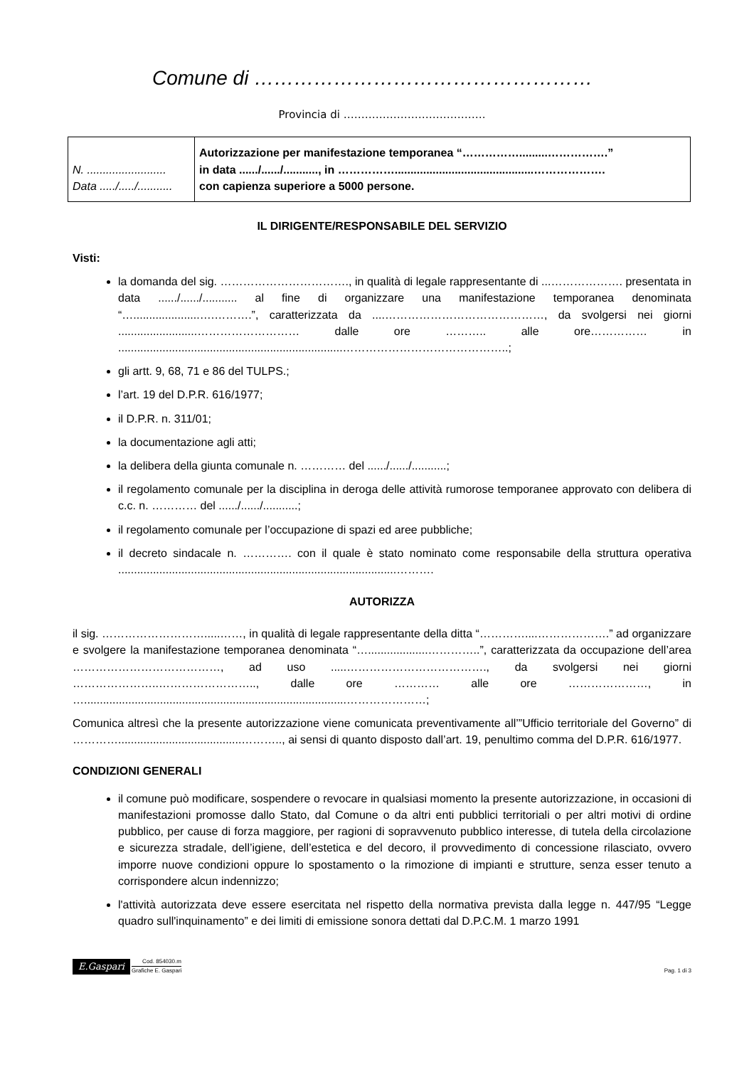Comune di ……………………………………………
Provincia di ………………………………….
| N. ......................... Data ...../...../........... | Autorizzazione per manifestazione temporanea “…………….........…………….” in data ....../....../..........., in ……………............................................………………. con capienza superiore a 5000 persone. |
IL DIRIGENTE/RESPONSABILE DEL SERVIZIO
Visti:
la domanda del sig. ……………………………., in qualità di legale rappresentante di ...………………. presentata in data ....../....../........... al fine di organizzare una manifestazione temporanea denominata “….....................….……….”, caratterizzata da ....……………………………………, da svolgersi nei giorni .........................……………………… dalle ore ……….. alle ore…………… in .......................................................................……………………………………..;
gli artt. 9, 68, 71 e 86 del TULPS.;
l’art. 19 del D.P.R. 616/1977;
il D.P.R. n. 311/01;
la documentazione agli atti;
la delibera della giunta comunale n. ………… del ....../....../...........;
il regolamento comunale per la disciplina in deroga delle attività rumorose temporanee approvato con delibera di c.c. n. ………… del ....../....../...........;
il regolamento comunale per l’occupazione di spazi ed aree pubbliche;
il decreto sindacale n. …………. con il quale è stato nominato come responsabile della struttura operativa ........................................................................................……….
AUTORIZZA
il sig. ……………………….....……, in qualità di legale rappresentante della ditta “…………....……………….” ad organizzare e svolgere la manifestazione temporanea denominata “…...................…………..”, caratterizzata da occupazione dell’area …………………………………, ad uso .....………………………………., da svolgersi nei giorni …………………..…………………….., dalle ore ………… alle ore …………………, in …...................................................................................…………………;
Comunica altresì che la presente autorizzazione viene comunicata preventivamente all’”Ufficio territoriale del Governo” di ………….......................................……….., ai sensi di quanto disposto dall’art. 19, penultimo comma del D.P.R. 616/1977.
CONDIZIONI GENERALI
il comune può modificare, sospendere o revocare in qualsiasi momento la presente autorizzazione, in occasioni di manifestazioni promosse dallo Stato, dal Comune o da altri enti pubblici territoriali o per altri motivi di ordine pubblico, per cause di forza maggiore, per ragioni di sopravvenuto pubblico interesse, di tutela della circolazione e sicurezza stradale, dell’igiene, dell’estetica e del decoro, il provvedimento di concessione rilasciato, ovvero imporre nuove condizioni oppure lo spostamento o la rimozione di impianti e strutture, senza esser tenuto a corrispondere alcun indennizzo;
l'attività autorizzata deve essere esercitata nel rispetto della normativa prevista dalla legge n. 447/95 “Legge quadro sull'inquinamento” e dei limiti di emissione sonora dettati dal D.P.C.M. 1 marzo 1991
E.Gaspari Cod. 854030.m Grafiche E. Gaspari
Pag. 1 di 3